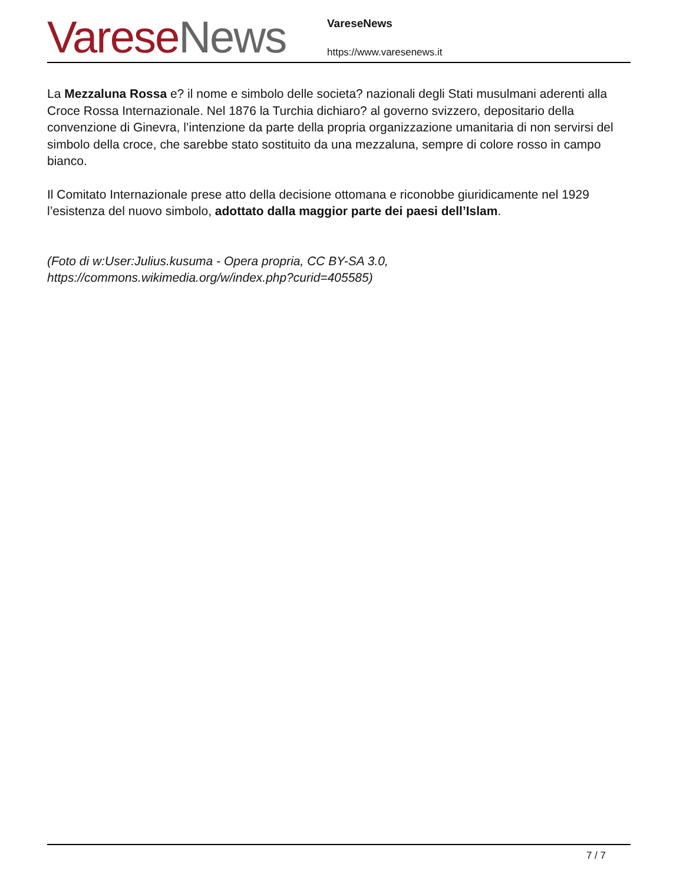Varese News
VareseNews
https://www.varesenews.it
La Mezzaluna Rossa e? il nome e simbolo delle societa? nazionali degli Stati musulmani aderenti alla Croce Rossa Internazionale. Nel 1876 la Turchia dichiaro? al governo svizzero, depositario della convenzione di Ginevra, l’intenzione da parte della propria organizzazione umanitaria di non servirsi del simbolo della croce, che sarebbe stato sostituito da una mezzaluna, sempre di colore rosso in campo bianco.
Il Comitato Internazionale prese atto della decisione ottomana e riconobbe giuridicamente nel 1929 l’esistenza del nuovo simbolo, adottato dalla maggior parte dei paesi dell’Islam.
(Foto di w:User:Julius.kusuma - Opera propria, CC BY-SA 3.0, https://commons.wikimedia.org/w/index.php?curid=405585)
7 / 7